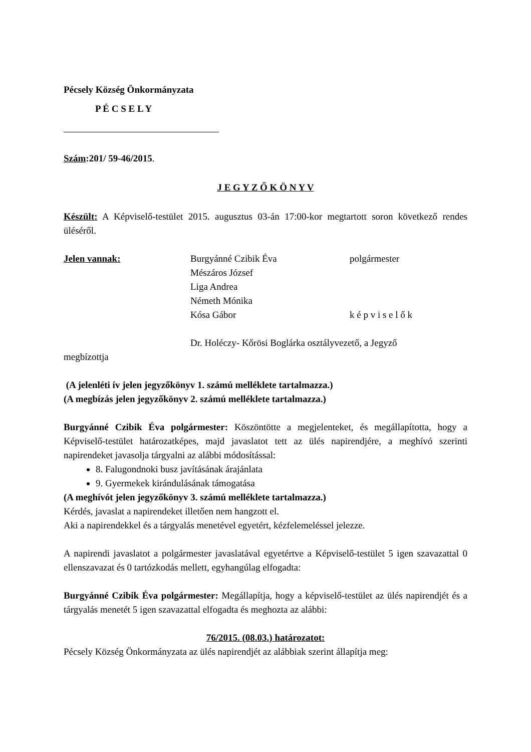Pécsely Község Önkormányzata
P É C S E L Y
Szám:201/ 59-46/2015.
J E G Y Z Ő K Ö N Y V
Készült: A Képviselő-testület 2015. augusztus 03-án 17:00-kor megtartott soron következő rendes üléséről.
Jelen vannak: Burgyánné Czibik Éva polgármester
Mészáros József
Liga Andrea
Németh Mónika
Kósa Gábor k é p v i s e l ő k
Dr. Holéczy- Kőrösi Boglárka osztályvezető, a Jegyző
megbízottja
(A jelenléti ív jelen jegyzőkönyv 1. számú melléklete tartalmazza.)
(A megbízás jelen jegyzőkönyv 2. számú melléklete tartalmazza.)
Burgyánné Czibik Éva polgármester: Köszöntötte a megjelenteket, és megállapította, hogy a Képviselő-testület határozatképes, majd javaslatot tett az ülés napirendjére, a meghívó szerinti napirendeket javasolja tárgyalni az alábbi módosítással:
8. Falugondnoki busz javításának árajánlata
9. Gyermekek kirándulásának támogatása
(A meghívót jelen jegyzőkönyv 3. számú melléklete tartalmazza.)
Kérdés, javaslat a napirendeket illetően nem hangzott el.
Aki a napirendekkel és a tárgyalás menetével egyetért, kézfelemeléssel jelezze.
A napirendi javaslatot a polgármester javaslatával egyetértve a Képviselő-testület 5 igen szavazattal 0 ellenszavazat és 0 tartózkodás mellett, egyhangúlag elfogadta:
Burgyánné Czibik Éva polgármester: Megállapítja, hogy a képviselő-testület az ülés napirendjét és a tárgyalás menetét 5 igen szavazattal elfogadta és meghozta az alábbi:
76/2015. (08.03.) határozatot:
Pécsely Község Önkormányzata az ülés napirendjét az alábbiak szerint állapítja meg: